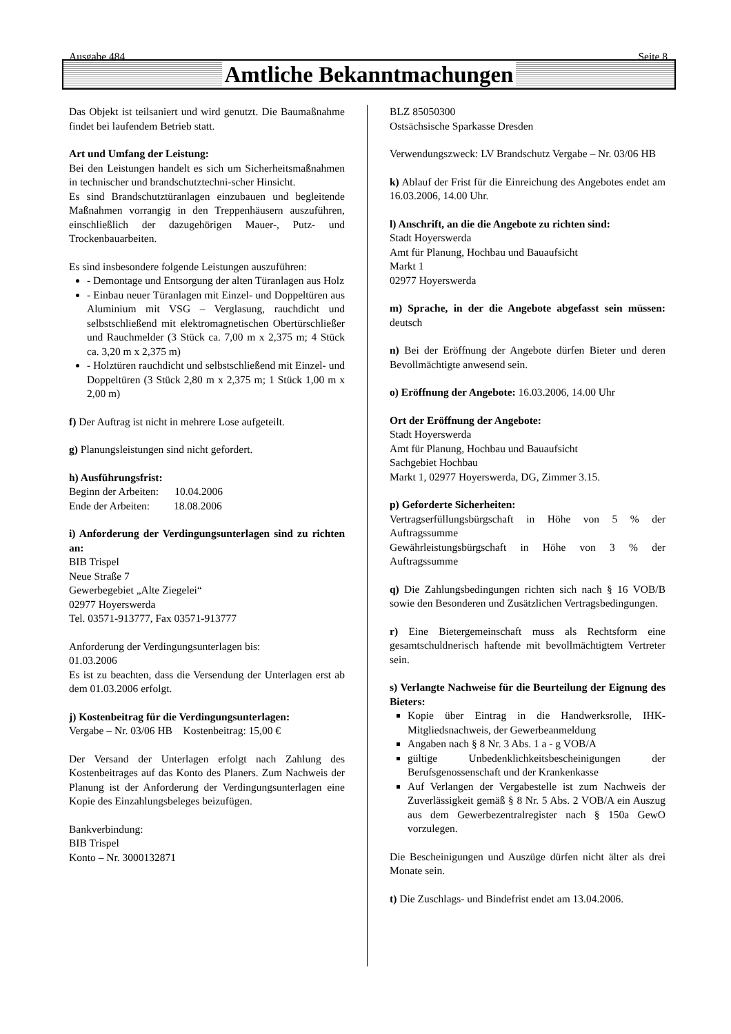Ausgabe 484 Seite 8
Amtliche Bekanntmachungen
Das Objekt ist teilsaniert und wird genutzt. Die Baumaßnahme findet bei laufendem Betrieb statt.
Art und Umfang der Leistung:
Bei den Leistungen handelt es sich um Sicherheitsmaßnahmen in technischer und brandschutztechni-scher Hinsicht.
Es sind Brandschutztüranlagen einzubauen und begleitende Maßnahmen vorrangig in den Treppenhäusern auszuführen, einschließlich der dazugehörigen Mauer-, Putz- und Trockenbauarbeiten.
Es sind insbesondere folgende Leistungen auszuführen:
- Demontage und Entsorgung der alten Türanlagen aus Holz
- Einbau neuer Türanlagen mit Einzel- und Doppeltüren aus Aluminium mit VSG – Verglasung, rauchdicht und selbstschließend mit elektromagnetischen Obertürschließer und Rauchmelder (3 Stück ca. 7,00 m x 2,375 m; 4 Stück ca. 3,20 m x 2,375 m)
- Holztüren rauchdicht und selbstschließend mit Einzel- und Doppeltüren (3 Stück 2,80 m x 2,375 m; 1 Stück 1,00 m x 2,00 m)
f) Der Auftrag ist nicht in mehrere Lose aufgeteilt.
g) Planungsleistungen sind nicht gefordert.
h) Ausführungsfrist:
Beginn der Arbeiten: 10.04.2006
Ende der Arbeiten: 18.08.2006
i) Anforderung der Verdingungsunterlagen sind zu richten an:
BIB Trispel
Neue Straße 7
Gewerbegebiet „Alte Ziegelei“
02977 Hoyerswerda
Tel. 03571-913777, Fax 03571-913777
Anforderung der Verdingungsunterlagen bis:
01.03.2006
Es ist zu beachten, dass die Versendung der Unterlagen erst ab dem 01.03.2006 erfolgt.
j) Kostenbeitrag für die Verdingungsunterlagen:
Vergabe – Nr. 03/06 HB Kostenbeitrag: 15,00 €
Der Versand der Unterlagen erfolgt nach Zahlung des Kostenbeitrages auf das Konto des Planers. Zum Nachweis der Planung ist der Anforderung der Verdingungsunterlagen eine Kopie des Einzahlungsbeleges beizufügen.
Bankverbindung:
BIB Trispel
Konto – Nr. 3000132871
BLZ 85050300
Ostsächsische Sparkasse Dresden
Verwendungszweck: LV Brandschutz Vergabe – Nr. 03/06 HB
k) Ablauf der Frist für die Einreichung des Angebotes endet am 16.03.2006, 14.00 Uhr.
l) Anschrift, an die die Angebote zu richten sind:
Stadt Hoyerswerda
Amt für Planung, Hochbau und Bauaufsicht
Markt 1
02977 Hoyerswerda
m) Sprache, in der die Angebote abgefasst sein müssen: deutsch
n) Bei der Eröffnung der Angebote dürfen Bieter und deren Bevollmächtigte anwesend sein.
o) Eröffnung der Angebote: 16.03.2006, 14.00 Uhr
Ort der Eröffnung der Angebote:
Stadt Hoyerswerda
Amt für Planung, Hochbau und Bauaufsicht
Sachgebiet Hochbau
Markt 1, 02977 Hoyerswerda, DG, Zimmer 3.15.
p) Geforderte Sicherheiten:
Vertragserfüllungsbürgschaft in Höhe von 5 % der Auftragssumme
Gewährleistungsbürgschaft in Höhe von 3 % der Auftragssumme
q) Die Zahlungsbedingungen richten sich nach § 16 VOB/B sowie den Besonderen und Zusätzlichen Vertragsbedingungen.
r) Eine Bietergemeinschaft muss als Rechtsform eine gesamtschuldnerisch haftende mit bevollmächtigtem Vertreter sein.
s) Verlangte Nachweise für die Beurteilung der Eignung des Bieters:
Kopie über Eintrag in die Handwerksrolle, IHK-Mitgliedsnachweis, der Gewerbeanmeldung
Angaben nach § 8 Nr. 3 Abs. 1 a - g VOB/A
gültige Unbedenklichkeitsbescheinigungen der Berufsgenossenschaft und der Krankenkasse
Auf Verlangen der Vergabestelle ist zum Nachweis der Zuverlässigkeit gemäß § 8 Nr. 5 Abs. 2 VOB/A ein Auszug aus dem Gewerbezentralregister nach § 150a GewO vorzulegen.
Die Bescheinigungen und Auszüge dürfen nicht älter als drei Monate sein.
t) Die Zuschlags- und Bindefrist endet am 13.04.2006.